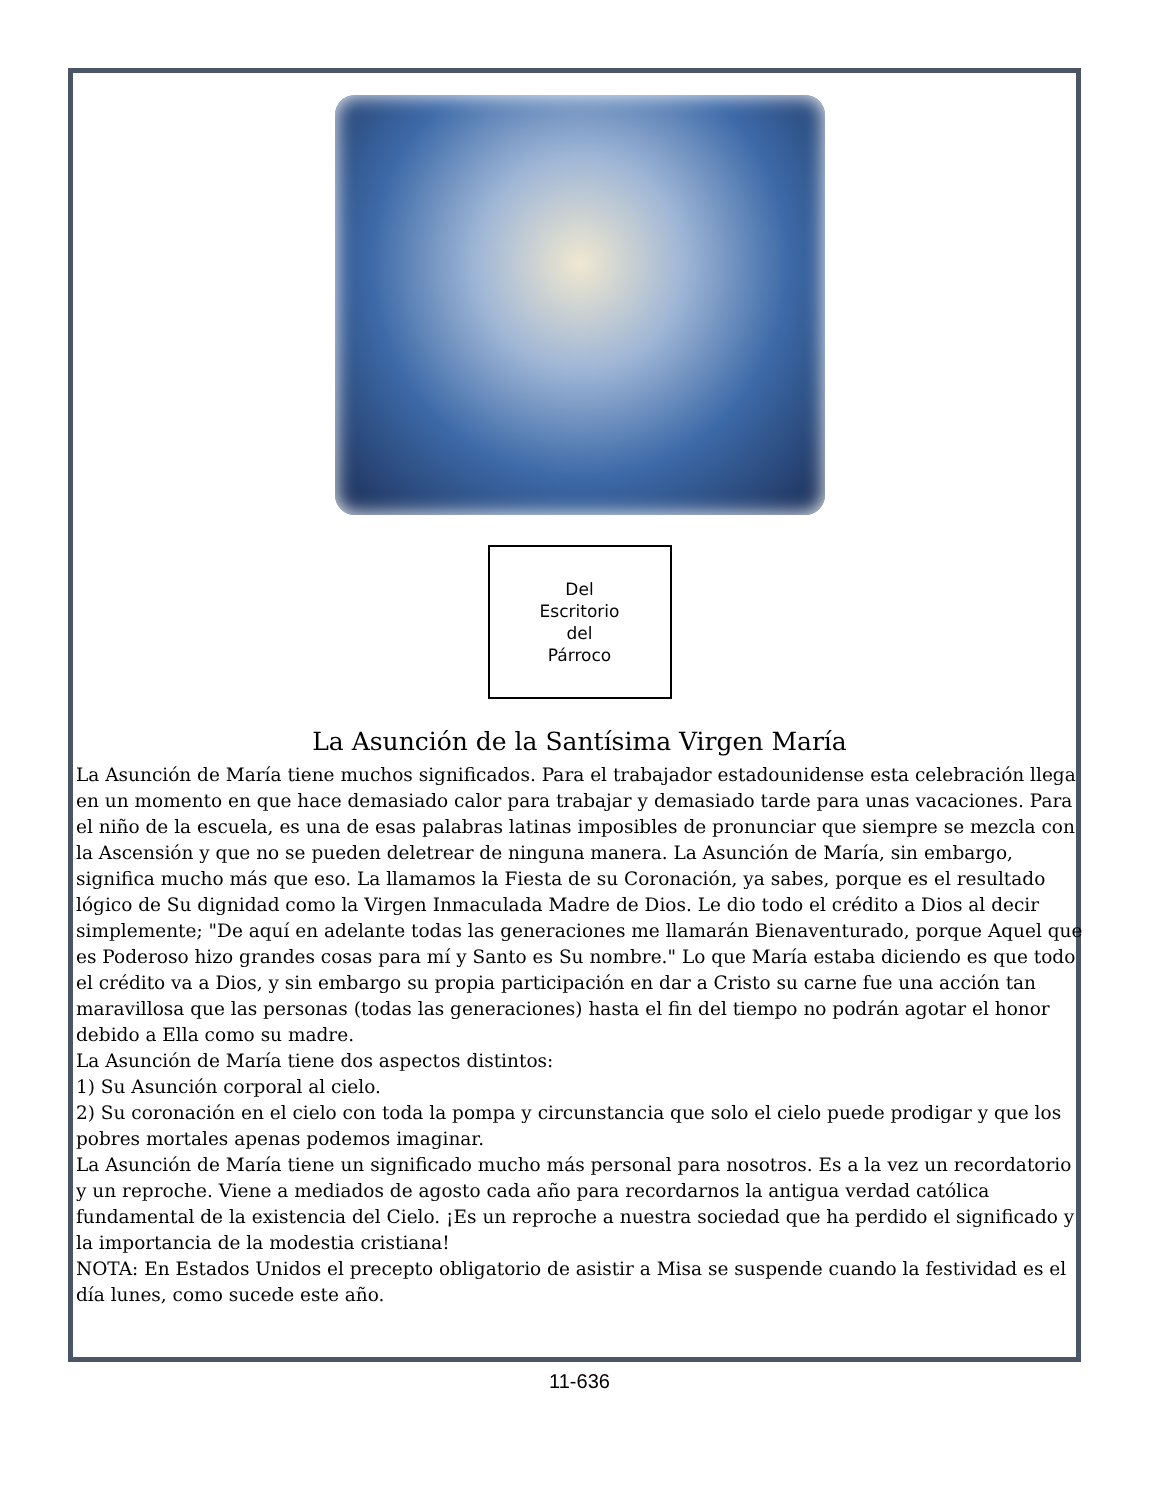Del
Escritorio
del
Párroco
La Asunción de la Santísima Virgen María
La Asunción de María tiene muchos significados. Para el trabajador estadounidense esta celebración llega en un momento en que hace demasiado calor para trabajar y demasiado tarde para unas vacaciones. Para el niño de la escuela, es una de esas palabras latinas imposibles de pronunciar que siempre se mezcla con la Ascensión y que no se pueden deletrear de ninguna manera. La Asunción de María, sin embargo, significa mucho más que eso. La llamamos la Fiesta de su Coronación, ya sabes, porque es el resultado lógico de Su dignidad como la Virgen Inmaculada Madre de Dios. Le dio todo el crédito a Dios al decir simplemente; "De aquí en adelante todas las generaciones me llamarán Bienaventurado, porque Aquel que es Poderoso hizo grandes cosas para mí y Santo es Su nombre." Lo que María estaba diciendo es que todo el crédito va a Dios, y sin embargo su propia participación en dar a Cristo su carne fue una acción tan maravillosa que las personas (todas las generaciones) hasta el fin del tiempo no podrán agotar el honor debido a Ella como su madre.
La Asunción de María tiene dos aspectos distintos:
1) Su Asunción corporal al cielo.
2) Su coronación en el cielo con toda la pompa y circunstancia que solo el cielo puede prodigar y que los pobres mortales apenas podemos imaginar.
La Asunción de María tiene un significado mucho más personal para nosotros. Es a la vez un recordatorio y un reproche. Viene a mediados de agosto cada año para recordarnos la antigua verdad católica fundamental de la existencia del Cielo. ¡Es un reproche a nuestra sociedad que ha perdido el significado y la importancia de la modestia cristiana!
NOTA: En Estados Unidos el precepto obligatorio de asistir a Misa se suspende cuando la festividad es el día lunes, como sucede este año.
11-636